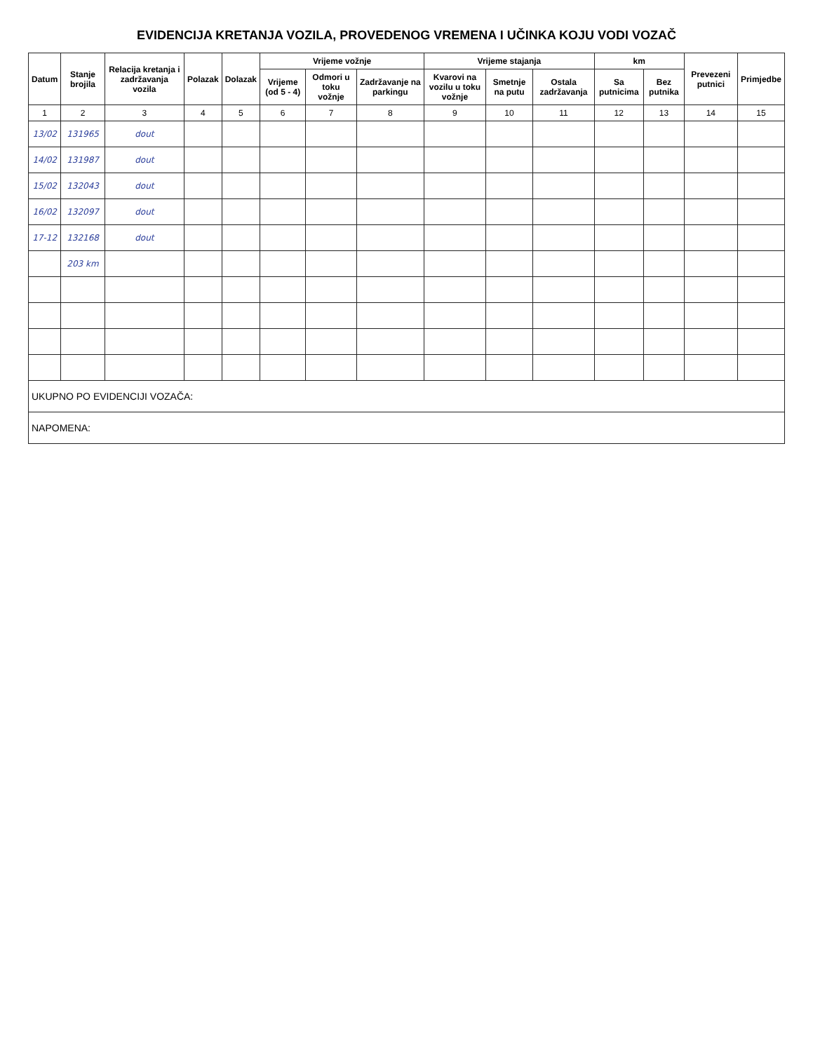EVIDENCIJA KRETANJA VOZILA, PROVEDENOG VREMENA I UČINKA KOJU VODI VOZAČ
| Datum | Stanje brojila | Relacija kretanja i zadržavanja vozila | Polazak | Dolazak | Vrijeme vožnje | | | Vrijeme stajanja | | | km | | Prevezeni putnici | Primjedbe |
| --- | --- | --- | --- | --- | --- | --- | --- | --- | --- | --- | --- | --- | --- | --- |
| | | | | | Vrijeme (od 5 - 4) | Odmori u toku vožnje | Zadržavanje na parkingu | Kvarovi na vozilu u toku vožnje | Smetnje na putu | Ostala zadržavanja | Sa putnicima | Bez putnika | | |
| 1 | 2 | 3 | 4 | 5 | 6 | 7 | 8 | 9 | 10 | 11 | 12 | 13 | 14 | 15 |
| 13/02 | 131965 | dout | | | | | | | | | | | | |
| 14/02 | 131987 | dout | | | | | | | | | | | | |
| 15/02 | 132043 | dout | | | | | | | | | | | | |
| 16/02 | 132097 | dout | | | | | | | | | | | | |
| 17-12 | 132168 | dout | | | | | | | | | | | | |
| | 203 km | | | | | | | | | | | | | |
| UKUPNO PO EVIDENCIJI VOZAČA: | | | | | | | | | | | | | | |
| NAPOMENA: | | | | | | | | | | | | | | |